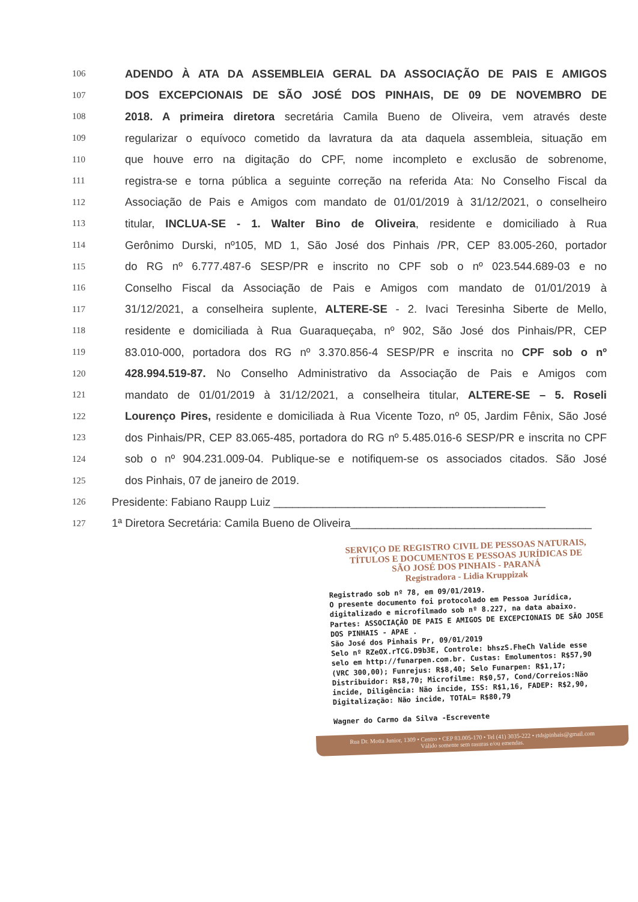106 ADENDO À ATA DA ASSEMBLEIA GERAL DA ASSOCIAÇÃO DE PAIS E AMIGOS
107 DOS EXCEPCIONAIS DE SÃO JOSÉ DOS PINHAIS, DE 09 DE NOVEMBRO DE
108 2018. A primeira diretora secretária Camila Bueno de Oliveira, vem através deste
109 regularizar o equívoco cometido da lavratura da ata daquela assembleia, situação em
110 que houve erro na digitação do CPF, nome incompleto e exclusão de sobrenome,
111 registra-se e torna pública a seguinte correção na referida Ata: No Conselho Fiscal da
112 Associação de Pais e Amigos com mandato de 01/01/2019 à 31/12/2021, o conselheiro
113 titular, INCLUA-SE - 1. Walter Bino de Oliveira, residente e domiciliado à Rua
114 Gerônimo Durski, nº105, MD 1, São José dos Pinhais /PR, CEP 83.005-260, portador
115 do RG nº 6.777.487-6 SESP/PR e inscrito no CPF sob o nº 023.544.689-03 e no
116 Conselho Fiscal da Associação de Pais e Amigos com mandato de 01/01/2019 à
117 31/12/2021, a conselheira suplente, ALTERE-SE - 2. Ivaci Teresinha Siberte de Mello,
118 residente e domiciliada à Rua Guaraqueçaba, nº 902, São José dos Pinhais/PR, CEP
119 83.010-000, portadora dos RG nº 3.370.856-4 SESP/PR e inscrita no CPF sob o nº
120 428.994.519-87. No Conselho Administrativo da Associação de Pais e Amigos com
121 mandato de 01/01/2019 à 31/12/2021, a conselheira titular, ALTERE-SE – 5. Roseli
122 Lourenço Pires, residente e domiciliada à Rua Vicente Tozo, nº 05, Jardim Fênix, São José
123 dos Pinhais/PR, CEP 83.065-485, portadora do RG nº 5.485.016-6 SESP/PR e inscrita no CPF
124 sob o nº 904.231.009-04. Publique-se e notifiquem-se os associados citados. São José
125 dos Pinhais, 07 de janeiro de 2019.
126 Presidente: Fabiano Raupp Luiz ____________________________________________
127 1ª Diretora Secretária: Camila Bueno de Oliveira_______________________________________
SERVIÇO DE REGISTRO CIVIL DE PESSOAS NATURAIS,
TÍTULOS E DOCUMENTOS E PESSOAS JURÍDICAS DE
SÃO JOSÉ DOS PINHAIS - PARANÁ
Registradora - Lidia Kruppizak
Registrado sob nº 78, em 09/01/2019.
O presente documento foi protocolado em Pessoa Jurídica, digitalizado e microfilmado sob nº 8.227, na data abaixo.
Partes: ASSOCIAÇÃO DE PAIS E AMIGOS DE EXCEPCIONAIS DE SÃO JOSE DOS PINHAIS - APAE .
São José dos Pinhais Pr, 09/01/2019
Selo nº RZeOX.rTCG.D9b3E, Controle: bhszS.FheCh Valide esse selo em http://funarpen.com.br. Custas: Emolumentos: R$57,90 (VRC 300,00); Funrejus: R$8,40; Selo Funarpen: R$1,17; Distribuidor: R$8,70; Microfilme: R$0,57, Cond/Correios:Não incide, Diligência: Não incide, ISS: R$1,16, FADEP: R$2,90, Digitalização: Não incide, TOTAL= R$80,79
Wagner do Carmo da Silva -Escrevente
Rua Dr. Motta Junior, 1309 • Centro • CEP 83.005-170 • Tel (41) 3035-222 • rtdsjpinhais@gmail.com
Válido somente sem rasuras e/ou emendas.